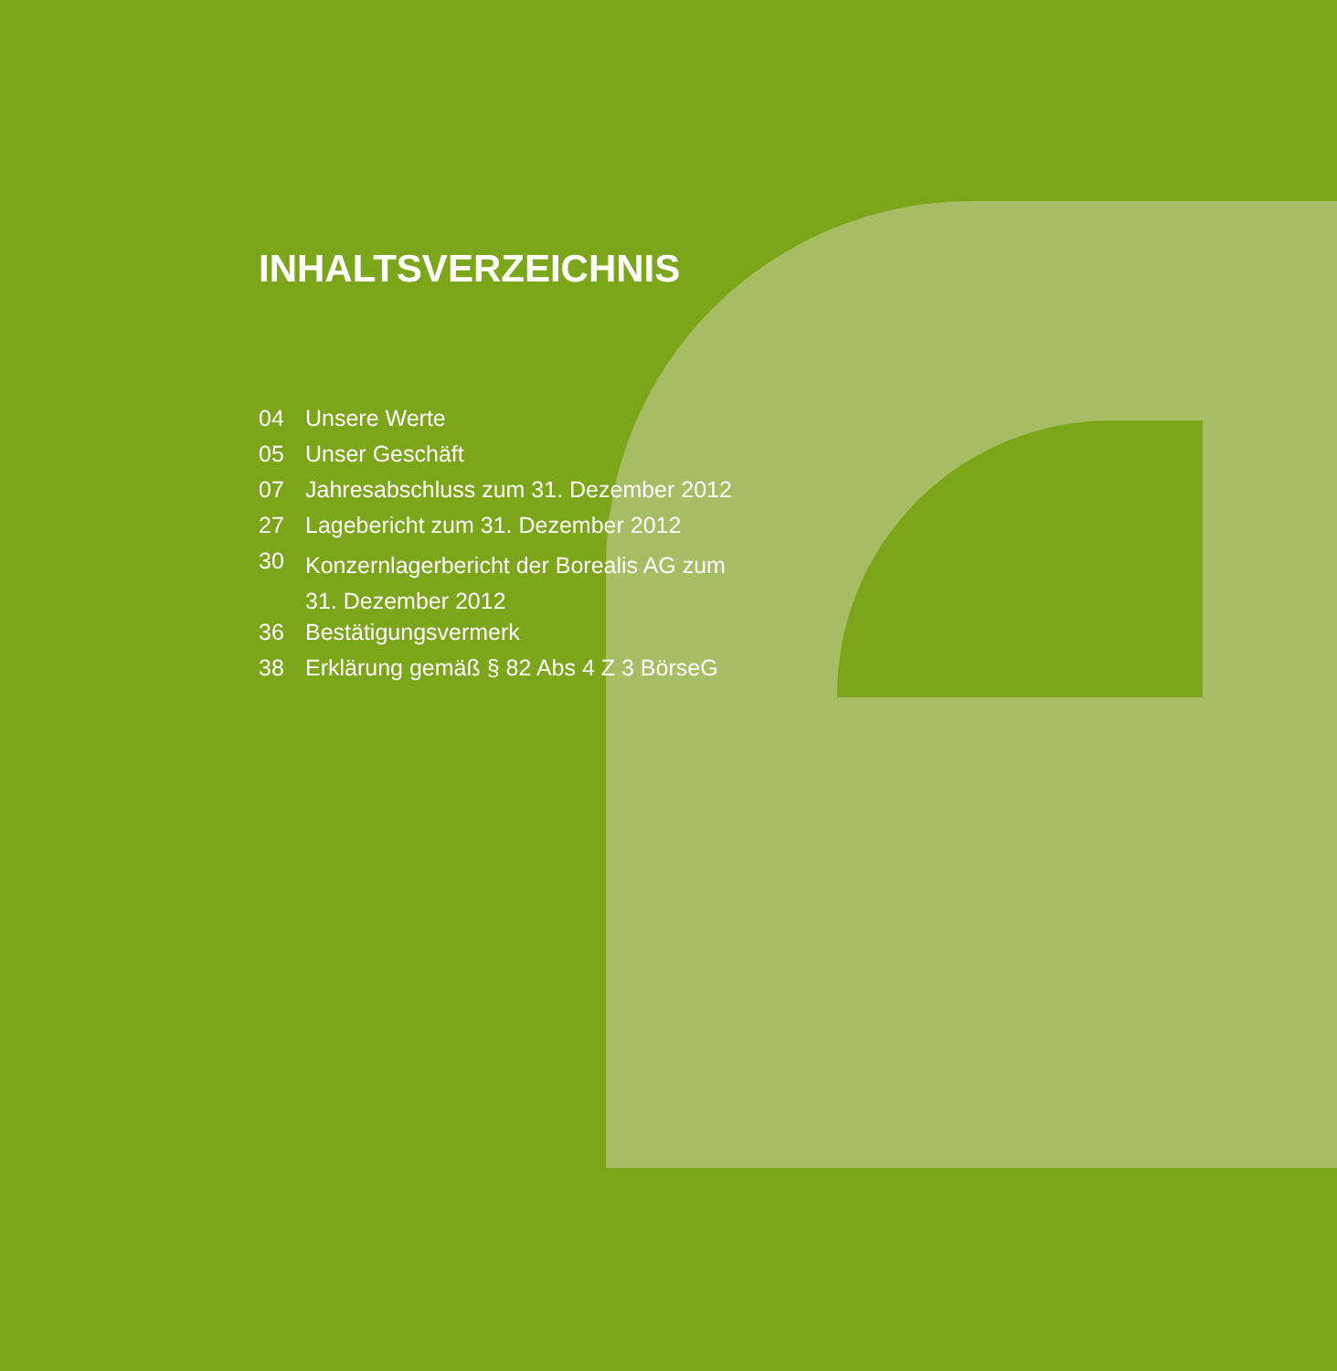INHALTSVERZEICHNIS
| 04 | Unsere Werte |
| 05 | Unser Geschäft |
| 07 | Jahresabschluss zum 31. Dezember 2012 |
| 27 | Lagebericht zum 31. Dezember 2012 |
| 30 | Konzernlagerbericht der Borealis AG zum 31. Dezember 2012 |
| 36 | Bestätigungsvermerk |
| 38 | Erklärung gemäß § 82 Abs 4 Z 3 BörseG |